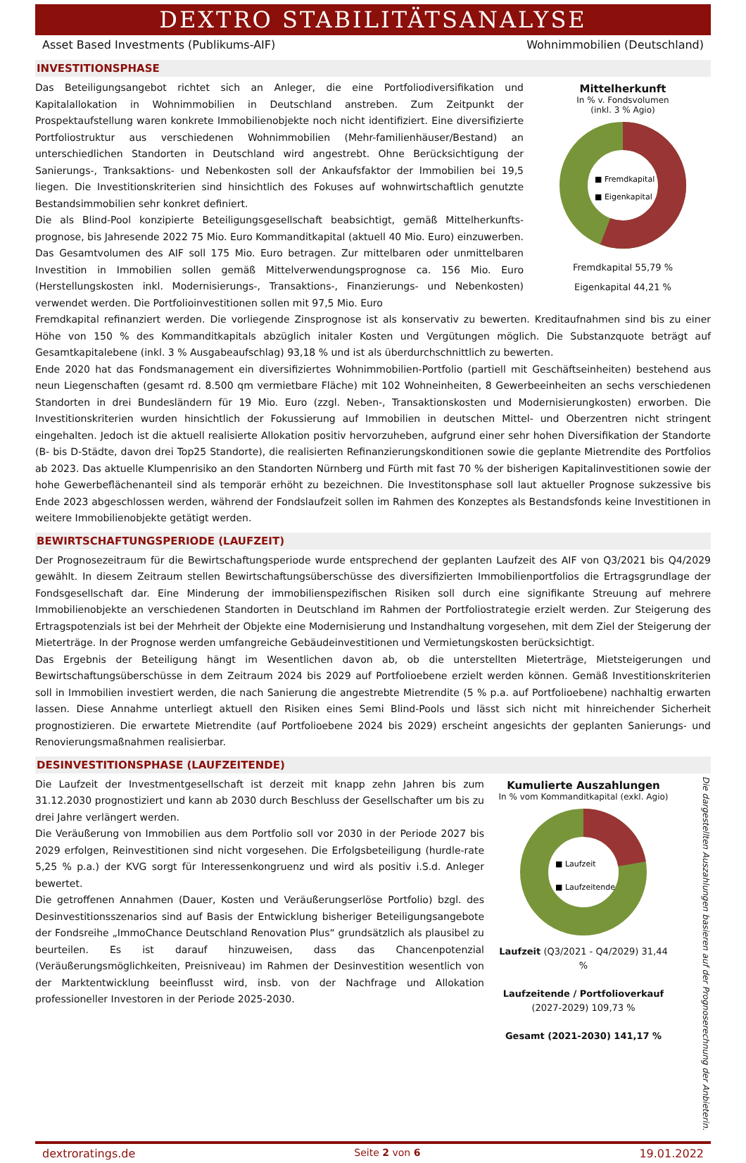DEXTRO STABILITÄTSANALYSE
Asset Based Investments (Publikums-AIF) Wohnimmobilien (Deutschland)
INVESTITIONSPHASE
Das Beteiligungsangebot richtet sich an Anleger, die eine Portfoliodiversifikation und Kapitalallokation in Wohnimmobilien in Deutschland anstreben. Zum Zeitpunkt der Prospektaufstellung waren konkrete Immobilienobjekte noch nicht identifiziert. Eine diversifizierte Portfoliostruktur aus verschiedenen Wohnimmobilien (Mehr-familienhäuser/Bestand) an unterschiedlichen Standorten in Deutschland wird angestrebt. Ohne Berücksichtigung der Sanierungs-, Tranksaktions- und Nebenkosten soll der Ankaufsfaktor der Immobilien bei 19,5 liegen. Die Investitionskriterien sind hinsichtlich des Fokuses auf wohnwirtschaftlich genutzte Bestandsimmobilien sehr konkret definiert.
Die als Blind-Pool konzipierte Beteiligungsgesellschaft beabsichtigt, gemäß Mittelherkunfts-prognose, bis Jahresende 2022 75 Mio. Euro Kommanditkapital (aktuell 40 Mio. Euro) einzuwerben. Das Gesamtvolumen des AIF soll 175 Mio. Euro betragen. Zur mittelbaren oder unmittelbaren Investition in Immobilien sollen gemäß Mittelverwendungsprognose ca. 156 Mio. Euro (Herstellungskosten inkl. Modernisierungs-, Transaktions-, Finanzierungs- und Nebenkosten) verwendet werden. Die Portfolioinvestitionen sollen mit 97,5 Mio. Euro
Mittelherkunft
In % v. Fondsvolumen
(inkl. 3 % Agio)
■ Fremdkapital
■ Eigenkapital
Fremdkapital 55,79 %
Eigenkapital 44,21 %
Fremdkapital refinanziert werden. Die vorliegende Zinsprognose ist als konservativ zu bewerten. Kreditaufnahmen sind bis zu einer Höhe von 150 % des Kommanditkapitals abzüglich initaler Kosten und Vergütungen möglich. Die Substanzquote beträgt auf Gesamtkapitalebene (inkl. 3 % Ausgabeaufschlag) 93,18 % und ist als überdurchschnittlich zu bewerten.
Ende 2020 hat das Fondsmanagement ein diversifiziertes Wohnimmobilien-Portfolio (partiell mit Geschäftseinheiten) bestehend aus neun Liegenschaften (gesamt rd. 8.500 qm vermietbare Fläche) mit 102 Wohneinheiten, 8 Gewerbeeinheiten an sechs verschiedenen Standorten in drei Bundesländern für 19 Mio. Euro (zzgl. Neben-, Transaktionskosten und Modernisierungkosten) erworben. Die Investitionskriterien wurden hinsichtlich der Fokussierung auf Immobilien in deutschen Mittel- und Oberzentren nicht stringent eingehalten. Jedoch ist die aktuell realisierte Allokation positiv hervorzuheben, aufgrund einer sehr hohen Diversifikation der Standorte (B- bis D-Städte, davon drei Top25 Standorte), die realisierten Refinanzierungskonditionen sowie die geplante Mietrendite des Portfolios ab 2023. Das aktuelle Klumpenrisiko an den Standorten Nürnberg und Fürth mit fast 70 % der bisherigen Kapitalinvestitionen sowie der hohe Gewerbeflächenanteil sind als temporär erhöht zu bezeichnen. Die Investitonsphase soll laut aktueller Prognose sukzessive bis Ende 2023 abgeschlossen werden, während der Fondslaufzeit sollen im Rahmen des Konzeptes als Bestandsfonds keine Investitionen in weitere Immobilienobjekte getätigt werden.
BEWIRTSCHAFTUNGSPERIODE (LAUFZEIT)
Der Prognosezeitraum für die Bewirtschaftungsperiode wurde entsprechend der geplanten Laufzeit des AIF von Q3/2021 bis Q4/2029 gewählt. In diesem Zeitraum stellen Bewirtschaftungsüberschüsse des diversifizierten Immobilienportfolios die Ertragsgrundlage der Fondsgesellschaft dar. Eine Minderung der immobilienspezifischen Risiken soll durch eine signifikante Streuung auf mehrere Immobilienobjekte an verschiedenen Standorten in Deutschland im Rahmen der Portfoliostrategie erzielt werden. Zur Steigerung des Ertragspotenzials ist bei der Mehrheit der Objekte eine Modernisierung und Instandhaltung vorgesehen, mit dem Ziel der Steigerung der Mieterträge. In der Prognose werden umfangreiche Gebäudeinvestitionen und Vermietungskosten berücksichtigt.
Das Ergebnis der Beteiligung hängt im Wesentlichen davon ab, ob die unterstellten Mieterträge, Mietsteigerungen und Bewirtschaftungsüberschüsse in dem Zeitraum 2024 bis 2029 auf Portfolioebene erzielt werden können. Gemäß Investitionskriterien soll in Immobilien investiert werden, die nach Sanierung die angestrebte Mietrendite (5 % p.a. auf Portfolioebene) nachhaltig erwarten lassen. Diese Annahme unterliegt aktuell den Risiken eines Semi Blind-Pools und lässt sich nicht mit hinreichender Sicherheit prognostizieren. Die erwartete Mietrendite (auf Portfolioebene 2024 bis 2029) erscheint angesichts der geplanten Sanierungs- und Renovierungsmaßnahmen realisierbar.
DESINVESTITIONSPHASE (LAUFZEITENDE)
Die Laufzeit der Investmentgesellschaft ist derzeit mit knapp zehn Jahren bis zum 31.12.2030 prognostiziert und kann ab 2030 durch Beschluss der Gesellschafter um bis zu drei Jahre verlängert werden.
Die Veräußerung von Immobilien aus dem Portfolio soll vor 2030 in der Periode 2027 bis 2029 erfolgen, Reinvestitionen sind nicht vorgesehen. Die Erfolgsbeteiligung (hurdle-rate 5,25 % p.a.) der KVG sorgt für Interessenkongruenz und wird als positiv i.S.d. Anleger bewertet.
Die getroffenen Annahmen (Dauer, Kosten und Veräußerungserlöse Portfolio) bzgl. des Desinvestitionsszenarios sind auf Basis der Entwicklung bisheriger Beteiligungsangebote der Fondsreihe „ImmoChance Deutschland Renovation Plus“ grundsätzlich als plausibel zu beurteilen. Es ist darauf hinzuweisen, dass das Chancenpotenzial (Veräußerungsmöglichkeiten, Preisniveau) im Rahmen der Desinvestition wesentlich von der Marktentwicklung beeinflusst wird, insb. von der Nachfrage und Allokation professioneller Investoren in der Periode 2025-2030.
Kumulierte Auszahlungen
In % vom Kommanditkapital (exkl. Agio)
■ Laufzeit
■ Laufzeitende
Laufzeit (Q3/2021 - Q4/2029) 31,44 %
Laufzeitende / Portfolioverkauf
(2027-2029) 109,73 %
Gesamt (2021-2030) 141,17 %
Die dargestellten Auszahlungen basieren auf der Prognoserechnung der Anbieterin.
dextroratings.de Seite 2 von 6 19.01.2022